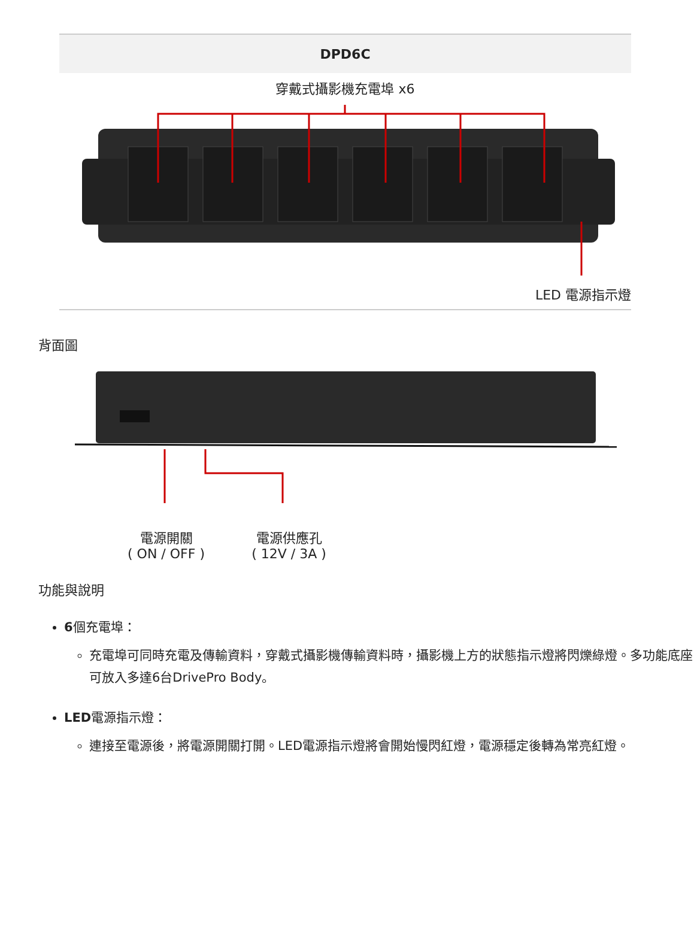| DPD6C |
| --- |
| 穿戴式攝影機充電埠 x6 LED 電源指示燈 |
背面圖
電源開關
( ON / OFF )
電源供應孔
( 12V / 3A )
功能與說明
6個充電埠：
充電埠可同時充電及傳輸資料，穿戴式攝影機傳輸資料時，攝影機上方的狀態指示燈將閃爍綠燈。多功能底座可放入多達6台DrivePro Body。
LED電源指示燈：
連接至電源後，將電源開關打開。LED電源指示燈將會開始慢閃紅燈，電源穩定後轉為常亮紅燈。